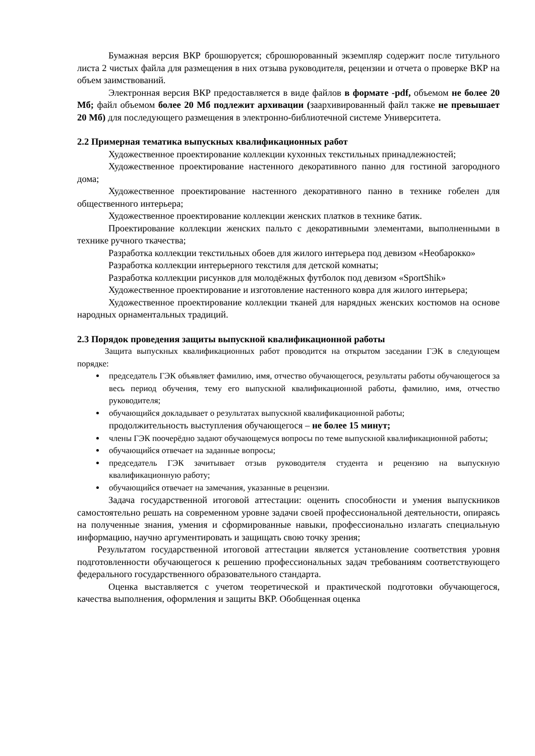Бумажная версия ВКР брошюруется; сброшюрованный экземпляр содержит после титульного листа 2 чистых файла для размещения в них отзыва руководителя, рецензии и отчета о проверке ВКР на объем заимствований.
Электронная версия ВКР предоставляется в виде файлов в формате -pdf, объемом не более 20 Мб; файл объемом более 20 Мб подлежит архивации (заархивированный файл также не превышает 20 Мб) для последующего размещения в электронно-библиотечной системе Университета.
2.2 Примерная тематика выпускных квалификационных работ
Художественное проектирование коллекции кухонных текстильных принадлежностей;
Художественное проектирование настенного декоративного панно для гостиной загородного дома;
Художественное проектирование настенного декоративного панно в технике гобелен для общественного интерьера;
Художественное проектирование коллекции женских платков в технике батик.
Проектирование коллекции женских пальто с декоративными элементами, выполненными в технике ручного ткачества;
Разработка коллекции текстильных обоев для жилого интерьера под девизом «Необарокко»
Разработка коллекции интерьерного текстиля для детской комнаты;
Разработка коллекции рисунков для молодёжных футболок под девизом «SportShik»
Художественное проектирование и изготовление настенного ковра для жилого интерьера;
Художественное проектирование коллекции тканей для нарядных женских костюмов на основе народных орнаментальных традиций.
2.3 Порядок проведения защиты выпускной квалификационной работы
Защита выпускных квалификационных работ проводится на открытом заседании ГЭК в следующем порядке:
председатель ГЭК объявляет фамилию, имя, отчество обучающегося, результаты работы обучающегося за весь период обучения, тему его выпускной квалификационной работы, фамилию, имя, отчество руководителя;
обучающийся докладывает о результатах выпускной квалификационной работы;
продолжительность выступления обучающегося – не более 15 минут;
члены ГЭК поочерёдно задают обучающемуся вопросы по теме выпускной квалификационной работы;
обучающийся отвечает на заданные вопросы;
председатель ГЭК зачитывает отзыв руководителя студента и рецензию на выпускную квалификационную работу;
обучающийся отвечает на замечания, указанные в рецензии.
Задача государственной итоговой аттестации: оценить способности и умения выпускников самостоятельно решать на современном уровне задачи своей профессиональной деятельности, опираясь на полученные знания, умения и сформированные навыки, профессионально излагать специальную информацию, научно аргументировать и защищать свою точку зрения;
Результатом государственной итоговой аттестации является установление соответствия уровня подготовленности обучающегося к решению профессиональных задач требованиям соответствующего федерального государственного образовательного стандарта.
Оценка выставляется с учетом теоретической и практической подготовки обучающегося, качества выполнения, оформления и защиты ВКР. Обобщенная оценка